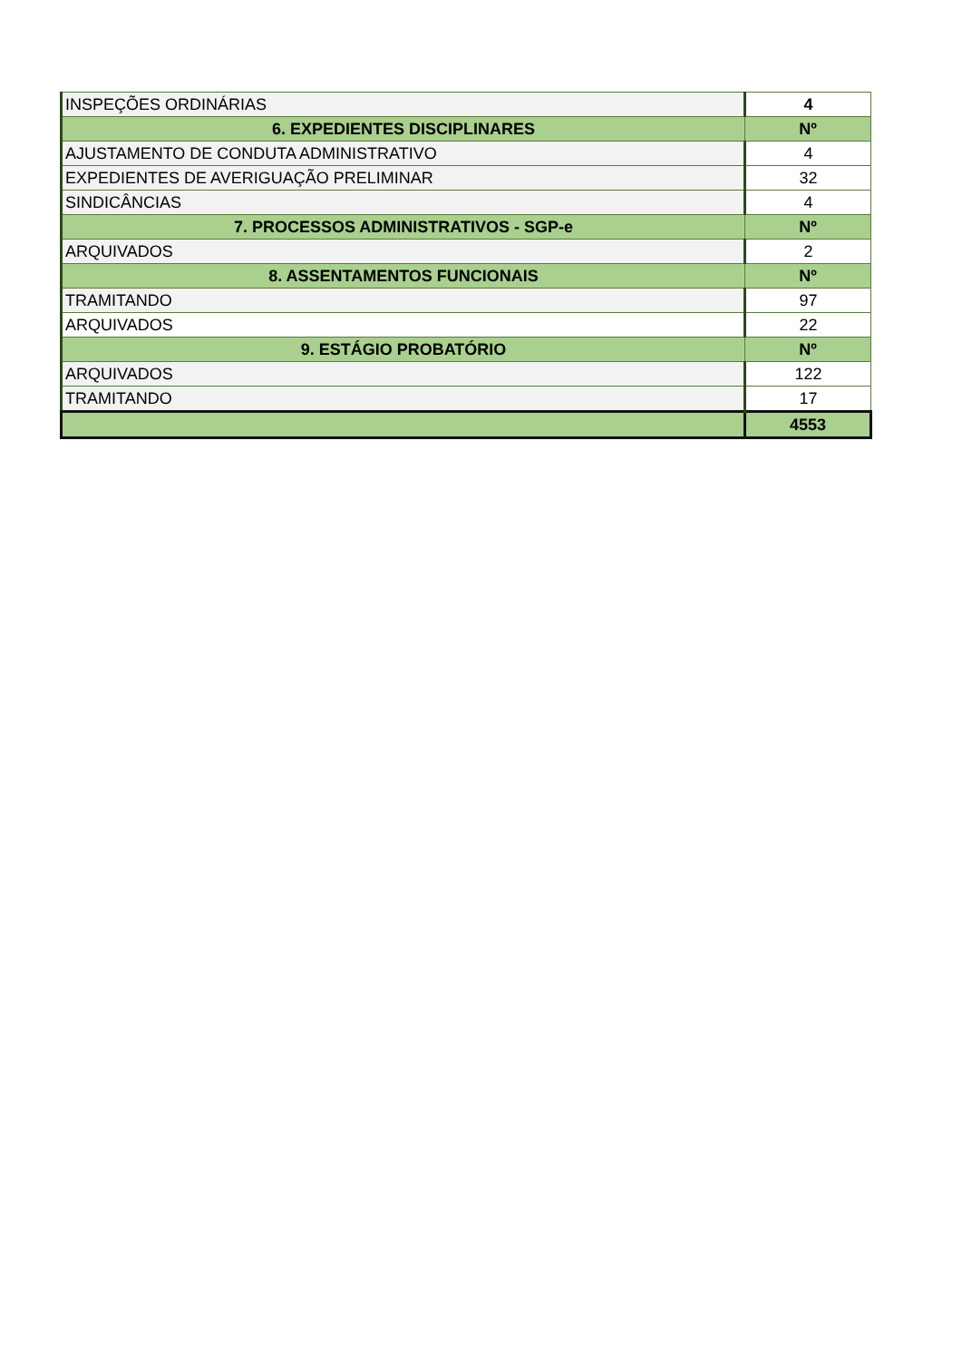| INSPEÇÕES ORDINÁRIAS | 4 |
| 6. EXPEDIENTES DISCIPLINARES | Nº |
| AJUSTAMENTO DE CONDUTA ADMINISTRATIVO | 4 |
| EXPEDIENTES DE AVERIGUAÇÃO PRELIMINAR | 32 |
| SINDICÂNCIAS | 4 |
| 7. PROCESSOS ADMINISTRATIVOS - SGP-e | Nº |
| ARQUIVADOS | 2 |
| 8. ASSENTAMENTOS FUNCIONAIS | Nº |
| TRAMITANDO | 97 |
| ARQUIVADOS | 22 |
| 9. ESTÁGIO PROBATÓRIO | Nº |
| ARQUIVADOS | 122 |
| TRAMITANDO | 17 |
| | 4553 |